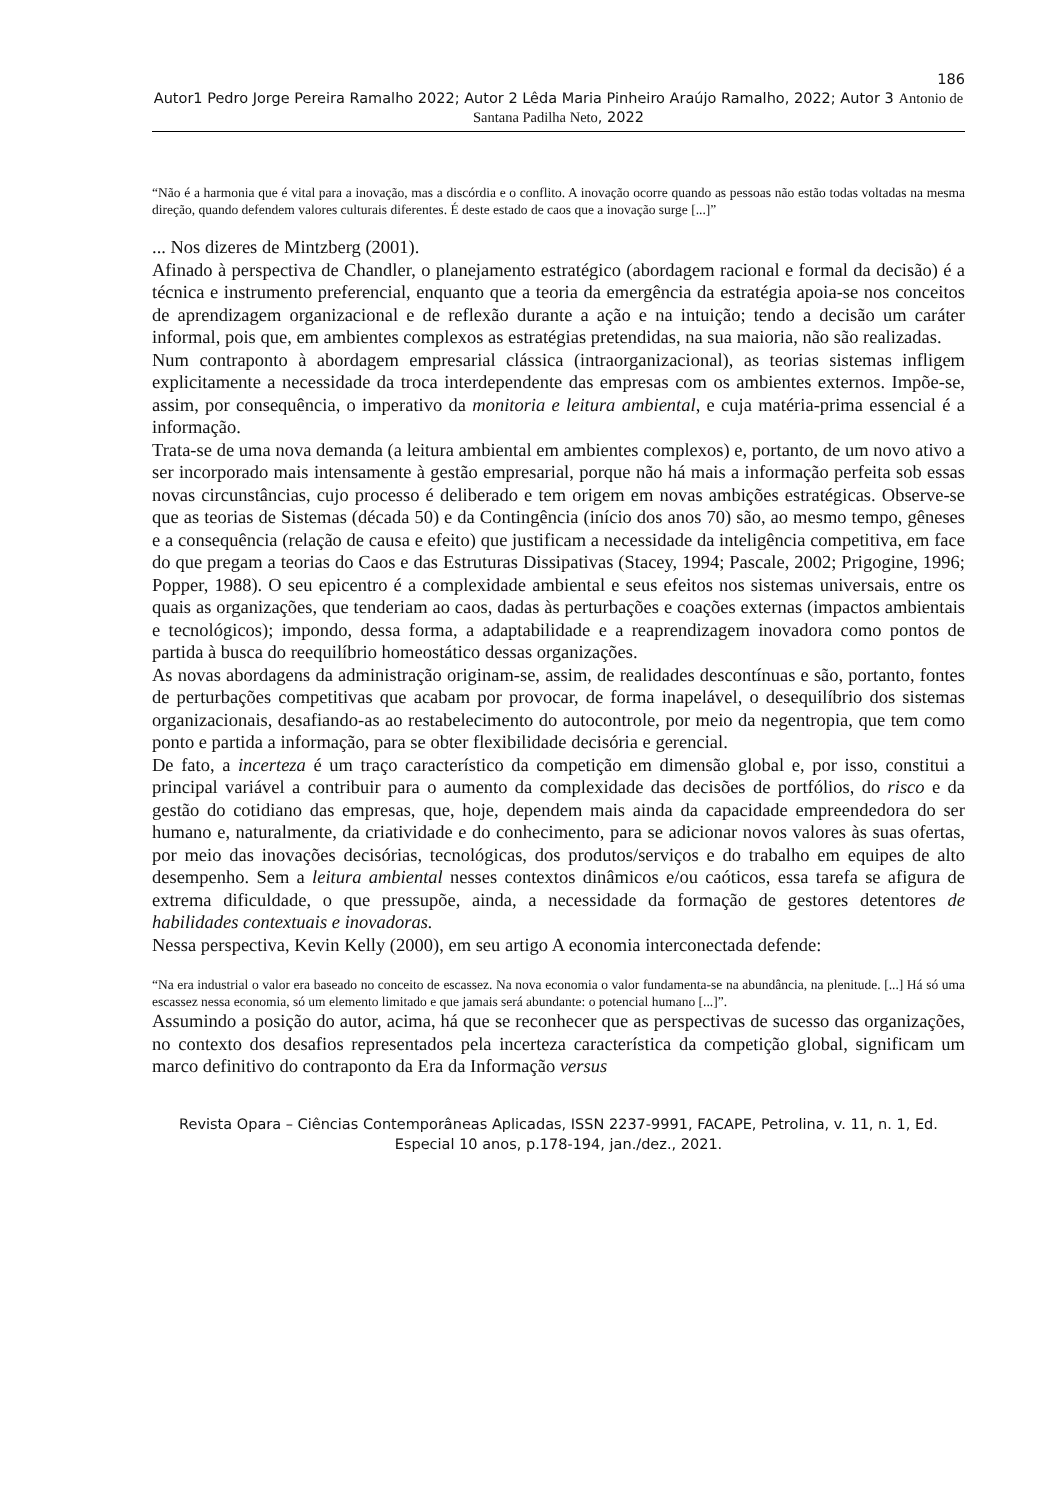186
Autor1 Pedro Jorge Pereira Ramalho 2022; Autor 2 Lêda Maria Pinheiro Araújo Ramalho, 2022; Autor 3 Antonio de Santana Padilha Neto, 2022
“Não é a harmonia que é vital para a inovação, mas a discórdia e o conflito. A inovação ocorre quando as pessoas não estão todas voltadas na mesma direção, quando defendem valores culturais diferentes. É deste estado de caos que a inovação surge [...]”
... Nos dizeres de Mintzberg (2001).
Afinado à perspectiva de Chandler, o planejamento estratégico (abordagem racional e formal da decisão) é a técnica e instrumento preferencial, enquanto que a teoria da emergência da estratégia apoia-se nos conceitos de aprendizagem organizacional e de reflexão durante a ação e na intuição; tendo a decisão um caráter informal, pois que, em ambientes complexos as estratégias pretendidas, na sua maioria, não são realizadas.
Num contraponto à abordagem empresarial clássica (intraorganizacional), as teorias sistemas infligem explicitamente a necessidade da troca interdependente das empresas com os ambientes externos. Impõe-se, assim, por consequência, o imperativo da monitoria e leitura ambiental, e cuja matéria-prima essencial é a informação.
Trata-se de uma nova demanda (a leitura ambiental em ambientes complexos) e, portanto, de um novo ativo a ser incorporado mais intensamente à gestão empresarial, porque não há mais a informação perfeita sob essas novas circunstâncias, cujo processo é deliberado e tem origem em novas ambições estratégicas. Observe-se que as teorias de Sistemas (década 50) e da Contingência (início dos anos 70) são, ao mesmo tempo, gêneses e a consequência (relação de causa e efeito) que justificam a necessidade da inteligência competitiva, em face do que pregam a teorias do Caos e das Estruturas Dissipativas (Stacey, 1994; Pascale, 2002; Prigogine, 1996; Popper, 1988). O seu epicentro é a complexidade ambiental e seus efeitos nos sistemas universais, entre os quais as organizações, que tenderiam ao caos, dadas às perturbações e coações externas (impactos ambientais e tecnológicos); impondo, dessa forma, a adaptabilidade e a reaprendizagem inovadora como pontos de partida à busca do reequilíbrio homeostático dessas organizações.
As novas abordagens da administração originam-se, assim, de realidades descontínuas e são, portanto, fontes de perturbações competitivas que acabam por provocar, de forma inapelável, o desequilíbrio dos sistemas organizacionais, desafiando-as ao restabelecimento do autocontrole, por meio da negentropia, que tem como ponto e partida a informação, para se obter flexibilidade decisória e gerencial.
De fato, a incerteza é um traço característico da competição em dimensão global e, por isso, constitui a principal variável a contribuir para o aumento da complexidade das decisões de portfólios, do risco e da gestão do cotidiano das empresas, que, hoje, dependem mais ainda da capacidade empreendedora do ser humano e, naturalmente, da criatividade e do conhecimento, para se adicionar novos valores às suas ofertas, por meio das inovações decisórias, tecnológicas, dos produtos/serviços e do trabalho em equipes de alto desempenho. Sem a leitura ambiental nesses contextos dinâmicos e/ou caóticos, essa tarefa se afigura de extrema dificuldade, o que pressupõe, ainda, a necessidade da formação de gestores detentores de habilidades contextuais e inovadoras.
Nessa perspectiva, Kevin Kelly (2000), em seu artigo A economia interconectada defende:
“Na era industrial o valor era baseado no conceito de escassez. Na nova economia o valor fundamenta-se na abundância, na plenitude. [...] Há só uma escassez nessa economia, só um elemento limitado e que jamais será abundante: o potencial humano [...]”.
Assumindo a posição do autor, acima, há que se reconhecer que as perspectivas de sucesso das organizações, no contexto dos desafios representados pela incerteza característica da competição global, significam um marco definitivo do contraponto da Era da Informação versus
Revista Opara – Ciências Contemporâneas Aplicadas, ISSN 2237-9991, FACAPE, Petrolina, v. 11, n. 1, Ed. Especial 10 anos, p.178-194, jan./dez., 2021.